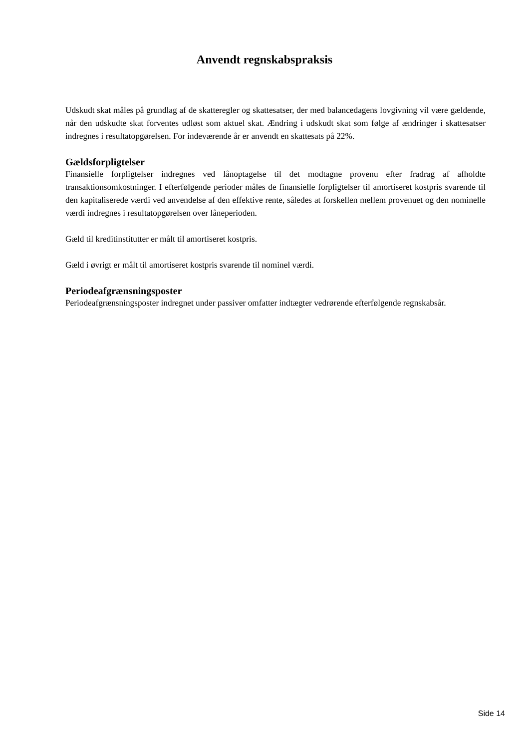Anvendt regnskabspraksis
Udskudt skat måles på grundlag af de skatteregler og skattesatser, der med balancedagens lovgivning vil være gældende, når den udskudte skat forventes udløst som aktuel skat. Ændring i udskudt skat som følge af ændringer i skattesatser indregnes i resultatopgørelsen. For indeværende år er anvendt en skattesats på 22%.
Gældsforpligtelser
Finansielle forpligtelser indregnes ved lånoptagelse til det modtagne provenu efter fradrag af afholdte transaktionsomkostninger. I efterfølgende perioder måles de finansielle forpligtelser til amortiseret kostpris svarende til den kapitaliserede værdi ved anvendelse af den effektive rente, således at forskellen mellem provenuet og den nominelle værdi indregnes i resultatopgørelsen over låneperioden.
Gæld til kreditinstitutter er målt til amortiseret kostpris.
Gæld i øvrigt er målt til amortiseret kostpris svarende til nominel værdi.
Periodeafgrænsningsposter
Periodeafgrænsningsposter indregnet under passiver omfatter indtægter vedrørende efterfølgende regnskabsår.
Side 14